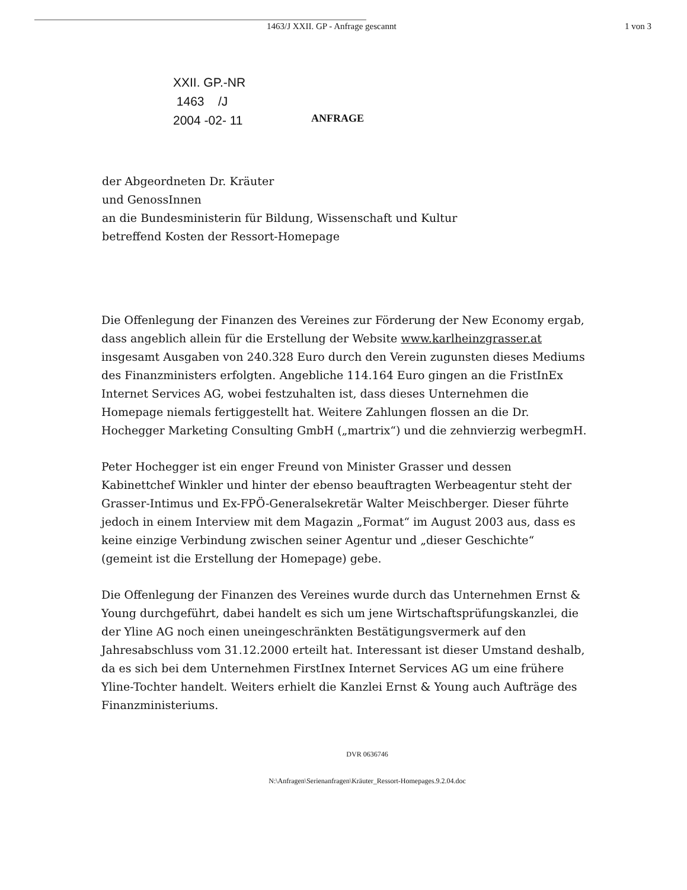1463/J XXII. GP - Anfrage gescannt 1 von 3
XXII. GP.-NR
1463 /J
2004 -02- 11
ANFRAGE
der Abgeordneten Dr. Kräuter
und GenossInnen
an die Bundesministerin für Bildung, Wissenschaft und Kultur
betreffend Kosten der Ressort-Homepage
Die Offenlegung der Finanzen des Vereines zur Förderung der New Economy ergab, dass angeblich allein für die Erstellung der Website www.karlheinzgrasser.at insgesamt Ausgaben von 240.328 Euro durch den Verein zugunsten dieses Mediums des Finanzministers erfolgten. Angebliche 114.164 Euro gingen an die FristInEx Internet Services AG, wobei festzuhalten ist, dass dieses Unternehmen die Homepage niemals fertiggestellt hat. Weitere Zahlungen flossen an die Dr. Hochegger Marketing Consulting GmbH („martrix“) und die zehnvierzig werbegmH.
Peter Hochegger ist ein enger Freund von Minister Grasser und dessen Kabinettchef Winkler und hinter der ebenso beauftragten Werbeagentur steht der Grasser-Intimus und Ex-FPÖ-Generalsekretär Walter Meischberger. Dieser führte jedoch in einem Interview mit dem Magazin „Format“ im August 2003 aus, dass es keine einzige Verbindung zwischen seiner Agentur und „dieser Geschichte“ (gemeint ist die Erstellung der Homepage) gebe.
Die Offenlegung der Finanzen des Vereines wurde durch das Unternehmen Ernst & Young durchgeführt, dabei handelt es sich um jene Wirtschaftsprüfungskanzlei, die der Yline AG noch einen uneingeschränkten Bestätigungsvermerk auf den Jahresabschluss vom 31.12.2000 erteilt hat. Interessant ist dieser Umstand deshalb, da es sich bei dem Unternehmen FirstInex Internet Services AG um eine frühere Yline-Tochter handelt. Weiters erhielt die Kanzlei Ernst & Young auch Aufträge des Finanzministeriums.
DVR 0636746
N:\Anfragen\Serienanfragen\Kräuter_Ressort-Homepages.9.2.04.doc